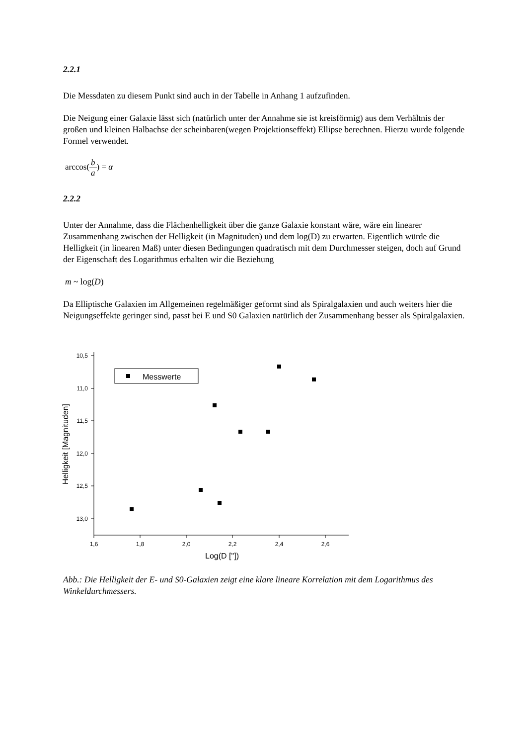2.2.1
Die Messdaten zu diesem Punkt sind auch in der Tabelle in Anhang 1 aufzufinden.
Die Neigung einer Galaxie lässt sich (natürlich unter der Annahme sie ist kreisförmig) aus dem Verhältnis der großen und kleinen Halbachse der scheinbaren(wegen Projektionseffekt) Ellipse berechnen. Hierzu wurde folgende Formel verwendet.
arccos(b a) = α
2.2.2
Unter der Annahme, dass die Flächenhelligkeit über die ganze Galaxie konstant wäre, wäre ein linearer Zusammenhang zwischen der Helligkeit (in Magnituden) und dem log(D) zu erwarten. Eigentlich würde die Helligkeit (in linearen Maß) unter diesen Bedingungen quadratisch mit dem Durchmesser steigen, doch auf Grund der Eigenschaft des Logarithmus erhalten wir die Beziehung
m ~ log(D)
Da Elliptische Galaxien im Allgemeinen regelmäßiger geformt sind als Spiralgalaxien und auch weiters hier die Neigungseffekte geringer sind, passt bei E und S0 Galaxien natürlich der Zusammenhang besser als Spiralgalaxien.
10,5
11,0
11,5
12,0
12,5
13,0
1,6
1,8
2,0
2,2
2,4
2,6
Log(D ["])
Helligkeit [Magnituden]
Messwerte
Abb.: Die Helligkeit der E- und S0-Galaxien zeigt eine klare lineare Korrelation mit dem Logarithmus des Winkeldurchmessers.